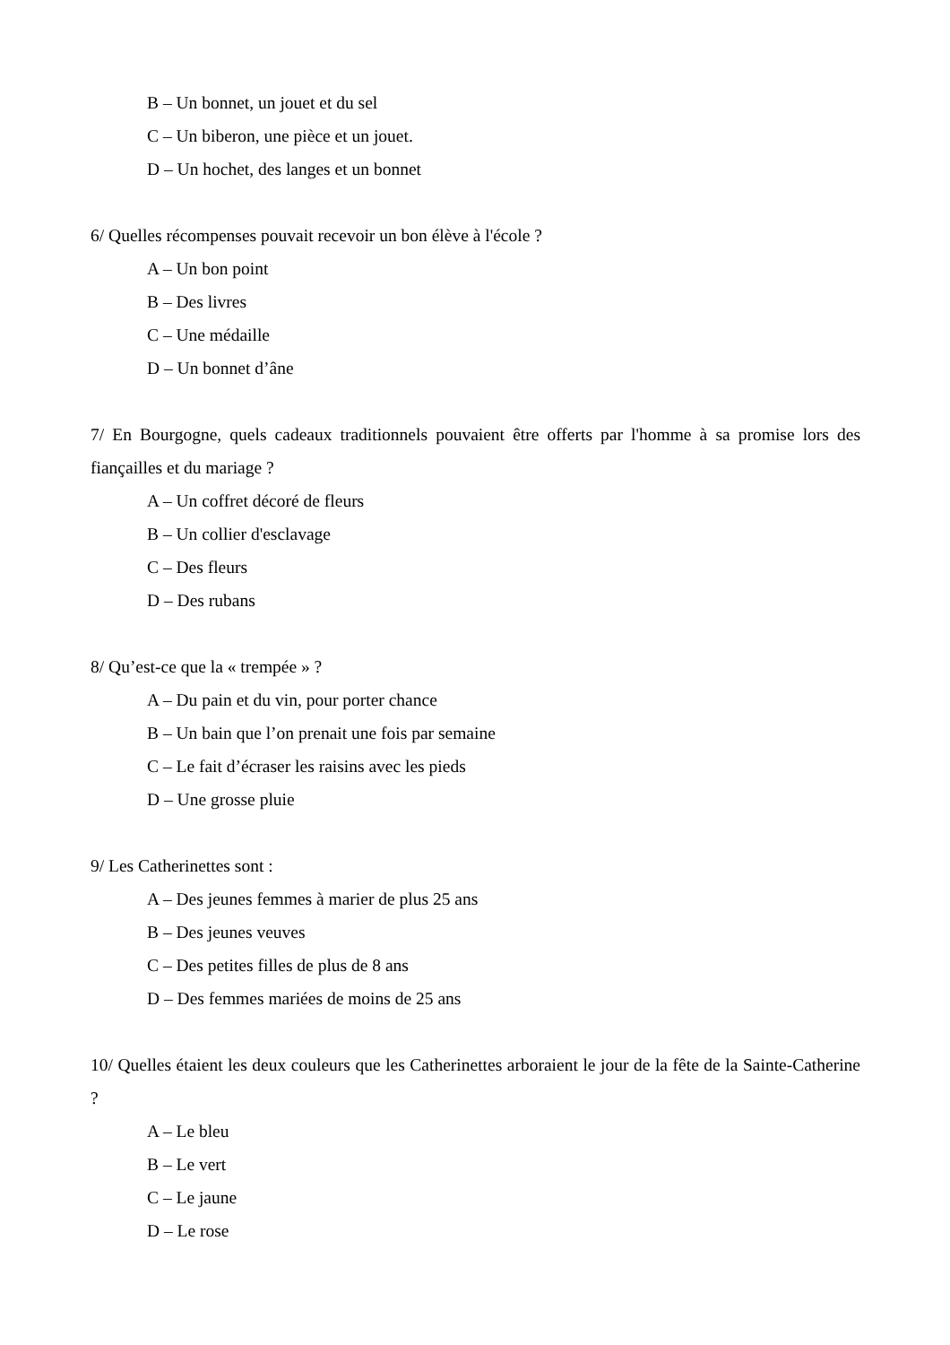B – Un bonnet, un jouet et du sel
C – Un biberon, une pièce et un jouet.
D – Un hochet, des langes et un bonnet
6/ Quelles récompenses pouvait recevoir un bon élève à l'école ?
A – Un bon point
B – Des livres
C – Une médaille
D – Un bonnet d’âne
7/ En Bourgogne, quels cadeaux traditionnels pouvaient être offerts par l'homme à sa promise lors des fiançailles et du mariage ?
A – Un coffret décoré de fleurs
B – Un collier d'esclavage
C – Des fleurs
D – Des rubans
8/ Qu’est-ce que la « trempée » ?
A – Du pain et du vin, pour porter chance
B – Un bain que l’on prenait une fois par semaine
C – Le fait d’écraser les raisins avec les pieds
D – Une grosse pluie
9/ Les Catherinettes sont :
A – Des jeunes femmes à marier de plus 25 ans
B – Des jeunes veuves
C – Des petites filles de plus de 8 ans
D – Des femmes mariées de moins de 25 ans
10/ Quelles étaient les deux couleurs que les Catherinettes arboraient le jour de la fête de la Sainte-Catherine ?
A – Le bleu
B – Le vert
C – Le jaune
D – Le rose